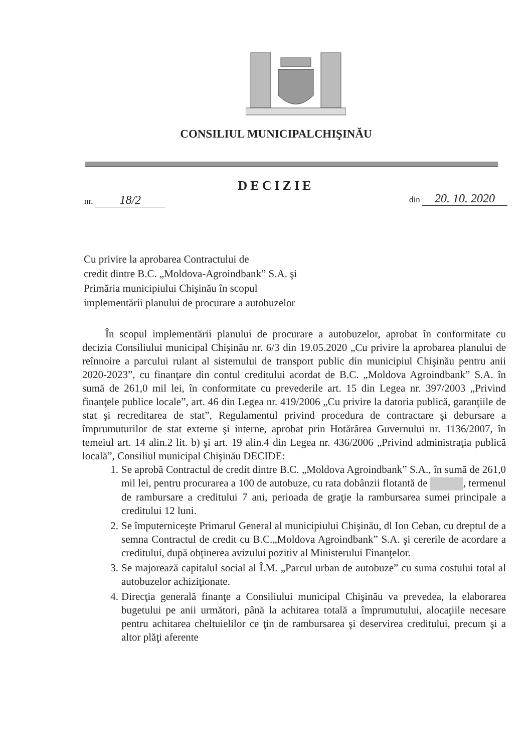CONSILIUL MUNICIPALCHIŞINĂU
DECIZIE
nr. 18/2 din 20. 10. 2020
Cu privire la aprobarea Contractului de
credit dintre B.C. „Moldova-Agroindbank” S.A. şi
Primăria municipiului Chişinău în scopul
implementării planului de procurare a autobuzelor
În scopul implementării planului de procurare a autobuzelor, aprobat în conformitate cu decizia Consiliului municipal Chişinău nr. 6/3 din 19.05.2020 „Cu privire la aprobarea planului de reînnoire a parcului rulant al sistemului de transport public din municipiul Chişinău pentru anii 2020-2023”, cu finanţare din contul creditului acordat de B.C. „Moldova Agroindbank” S.A. în sumă de 261,0 mil lei, în conformitate cu prevederile art. 15 din Legea nr. 397/2003 „Privind finanţele publice locale”, art. 46 din Legea nr. 419/2006 „Cu privire la datoria publică, garanţiile de stat şi recreditarea de stat”, Regulamentul privind procedura de contractare şi debursare a împrumuturilor de stat externe şi interne, aprobat prin Hotărârea Guvernului nr. 1136/2007, în temeiul art. 14 alin.2 lit. b) şi art. 19 alin.4 din Legea nr. 436/2006 „Privind administraţia publică locală”, Consiliul municipal Chişinău DECIDE:
1. Se aprobă Contractul de credit dintre B.C. „Moldova Agroindbank” S.A., în sumă de 261,0 mil lei, pentru procurarea a 100 de autobuze, cu rata dobânzii flotantă de , termenul de rambursare a creditului 7 ani, perioada de graţie la rambursarea sumei principale a creditului 12 luni.
2. Se împuterniceşte Primarul General al municipiului Chişinău, dl Ion Ceban, cu dreptul de a semna Contractul de credit cu B.C.„Moldova Agroindbank” S.A. şi cererile de acordare a creditului, după obţinerea avizului pozitiv al Ministerului Finanţelor.
3. Se majorează capitalul social al Î.M. „Parcul urban de autobuze” cu suma costului total al autobuzelor achiziţionate.
4. Direcţia generală finanţe a Consiliului municipal Chişinău va prevedea, la elaborarea bugetului pe anii următori, până la achitarea totală a împrumutului, alocaţiile necesare pentru achitarea cheltuielilor ce ţin de rambursarea şi deservirea creditului, precum şi a altor plăţi aferente